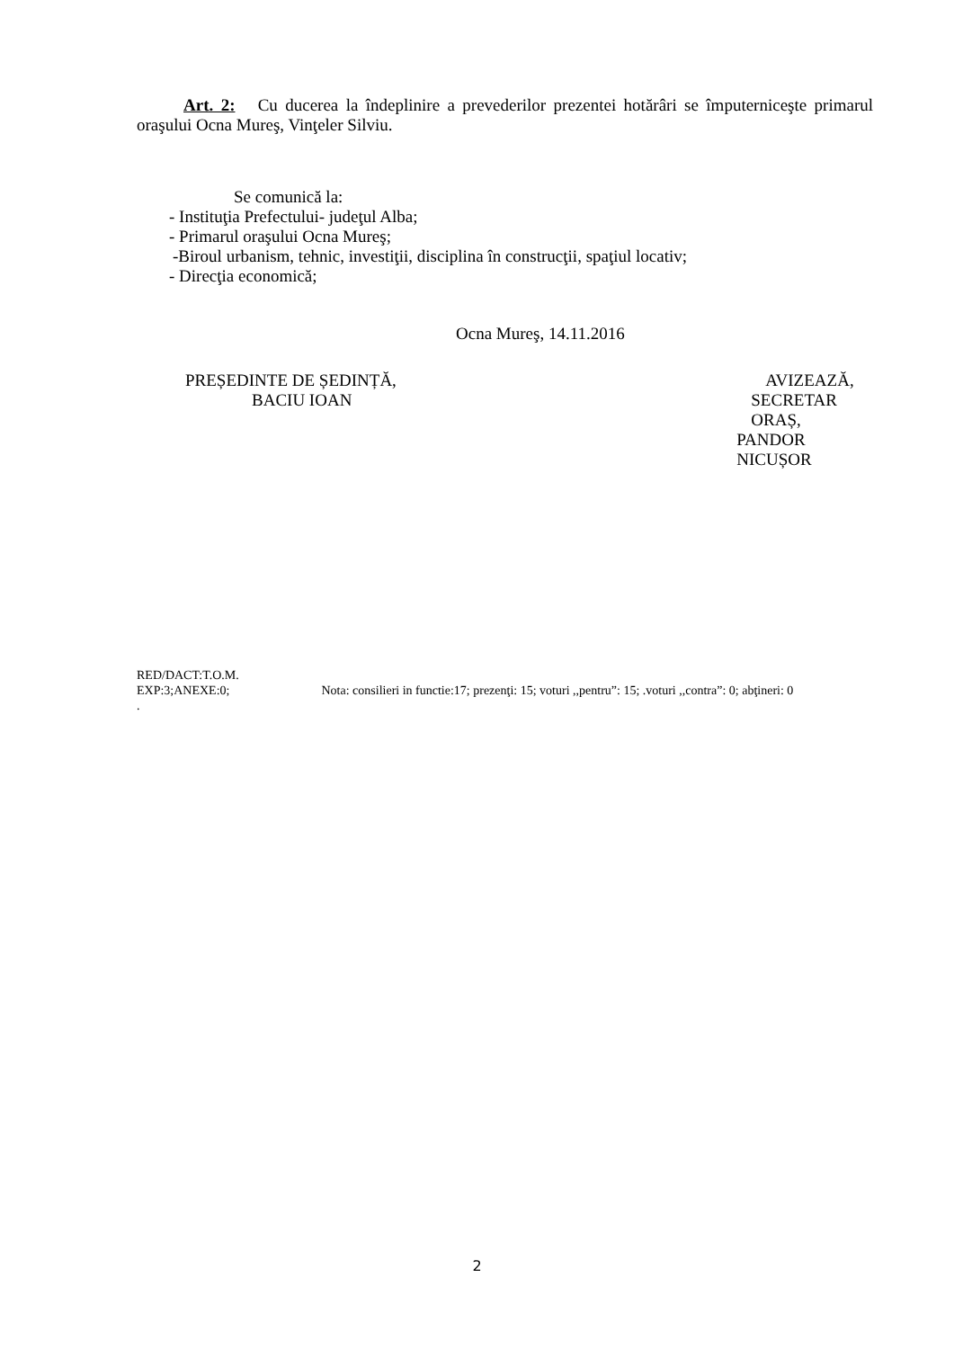Art. 2: Cu ducerea la îndeplinire a prevederilor prezentei hotărâri se împuterniceşte primarul oraşului Ocna Mureş, Vinţeler Silviu.
Se comunică la:
- Instituţia Prefectului- judeţul Alba;
- Primarul oraşului Ocna Mureş;
-Biroul urbanism, tehnic, investiţii, disciplina în construcţii, spaţiul locativ;
- Direcţia economică;
Ocna Mureş, 14.11.2016
PREȘEDINTE DE ȘEDINȚĂ,
BACIU IOAN
AVIZEAZĂ,
SECRETAR ORAȘ,
PANDOR NICUȘOR
RED/DACT:T.O.M.
EXP:3;ANEXE:0; Nota: consilieri in functie:17; prezenţi: 15; voturi ,,pentru”: 15; .voturi ,,contra”: 0; abţineri: 0
.
2